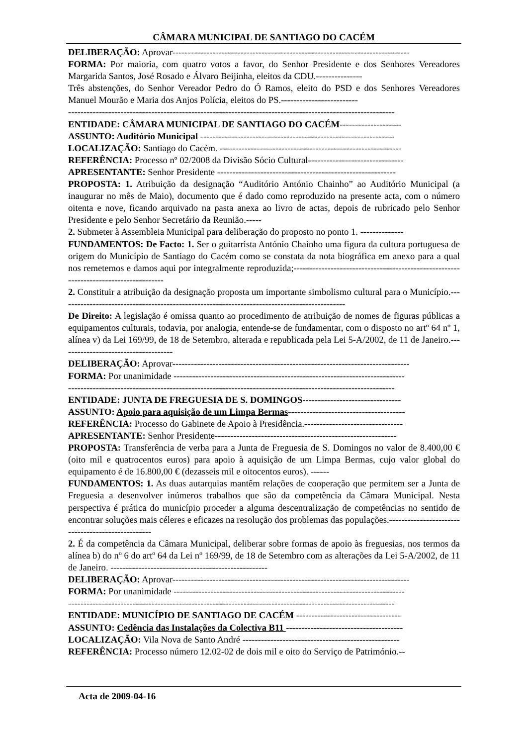CÂMARA MUNICIPAL DE SANTIAGO DO CACÉM
DELIBERAÇÃO: Aprovar-----------------------------------------------------------------------------
FORMA: Por maioria, com quatro votos a favor, do Senhor Presidente e dos Senhores Vereadores Margarida Santos, José Rosado e Álvaro Beijinha, eleitos da CDU.---------------
Três abstenções, do Senhor Vereador Pedro do Ó Ramos, eleito do PSD e dos Senhores Vereadores Manuel Mourão e Maria dos Anjos Polícia, eleitos do PS.-------------------------
----------------------------------------------------------------------------------------------------------
ENTIDADE: CÂMARA MUNICIPAL DE SANTIAGO DO CACÉM--------------------
ASSUNTO: Auditório Municipal ---------------------------------------------------------------
LOCALIZAÇÃO: Santiago do Cacém. -----------------------------------------------------------
REFERÊNCIA: Processo nº 02/2008 da Divisão Sócio Cultural-------------------------------
APRESENTANTE: Senhor Presidente ----------------------------------------------------------
PROPOSTA: 1. Atribuição da designação “Auditório António Chainho” ao Auditório Municipal (a inaugurar no mês de Maio), documento que é dado como reproduzido na presente acta, com o número oitenta e nove, ficando arquivado na pasta anexa ao livro de actas, depois de rubricado pelo Senhor Presidente e pelo Senhor Secretário da Reunião.-----
2. Submeter à Assembleia Municipal para deliberação do proposto no ponto 1. --------------
FUNDAMENTOS: De Facto: 1. Ser o guitarrista António Chainho uma figura da cultura portuguesa de origem do Município de Santiago do Cacém como se constata da nota biográfica em anexo para a qual nos remetemos e damos aqui por integralmente reproduzida;-------------------------------------------------------------------------------------
2. Constituir a atribuição da designação proposta um importante simbolismo cultural para o Município.---------------------------------------------------------------------------------------------
De Direito: A legislação é omissa quanto ao procedimento de atribuição de nomes de figuras públicas a equipamentos culturais, todavia, por analogia, entende-se de fundamentar, com o disposto no artº 64 nº 1, alínea v) da Lei 169/99, de 18 de Setembro, alterada e republicada pela Lei 5-A/2002, de 11 de Janeiro.-------------------------------------
DELIBERAÇÃO: Aprovar-----------------------------------------------------------------------------
FORMA: Por unanimidade ---------------------------------------------------------------------------
----------------------------------------------------------------------------------------------------------
ENTIDADE: JUNTA DE FREGUESIA DE S. DOMINGOS--------------------------------
ASSUNTO: Apoio para aquisição de um Limpa Bermas--------------------------------------
REFERÊNCIA: Processo do Gabinete de Apoio à Presidência.--------------------------------
APRESENTANTE: Senhor Presidente-----------------------------------------------------------
PROPOSTA: Transferência de verba para a Junta de Freguesia de S. Domingos no valor de 8.400,00 € (oito mil e quatrocentos euros) para apoio à aquisição de um Limpa Bermas, cujo valor global do equipamento é de 16.800,00 € (dezasseis mil e oitocentos euros). ------
FUNDAMENTOS: 1. As duas autarquias mantêm relações de cooperação que permitem ser a Junta de Freguesia a desenvolver inúmeros trabalhos que são da competência da Câmara Municipal. Nesta perspectiva é prática do município proceder a alguma descentralização de competências no sentido de encontrar soluções mais céleres e eficazes na resolução dos problemas das populações.--------------------------------------------------
2. É da competência da Câmara Municipal, deliberar sobre formas de apoio às freguesias, nos termos da alínea b) do nº 6 do artº 64 da Lei nº 169/99, de 18 de Setembro com as alterações da Lei 5-A/2002, de 11 de Janeiro. ---------------------------------------------------
DELIBERAÇÃO: Aprovar-----------------------------------------------------------------------------
FORMA: Por unanimidade ---------------------------------------------------------------------------
----------------------------------------------------------------------------------------------------------
ENTIDADE: MUNICÍPIO DE SANTIAGO DE CACÉM ----------------------------------
ASSUNTO: Cedência das Instalações da Colectiva B11 --------------------------------------
LOCALIZAÇÃO: Vila Nova de Santo André ---------------------------------------------------
REFERÊNCIA: Processo número 12.02-02 de dois mil e oito do Serviço de Património.--
Acta de 2009-04-16